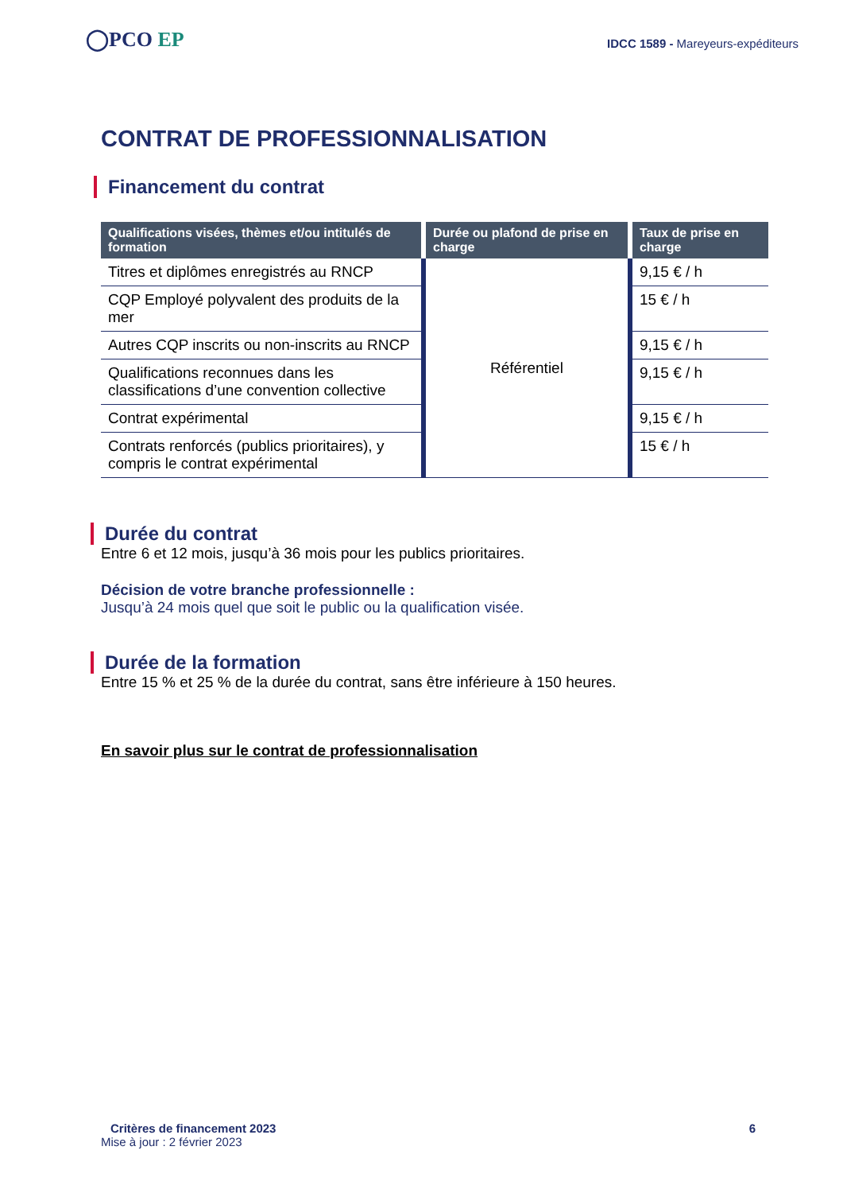◯PCO EP
IDCC 1589 - Mareyeurs-expéditeurs
CONTRAT DE PROFESSIONNALISATION
Financement du contrat
| Qualifications visées, thèmes et/ou intitulés de formation | Durée ou plafond de prise en charge | Taux de prise en charge |
| --- | --- | --- |
| Titres et diplômes enregistrés au RNCP | Référentiel | 9,15 € / h |
| CQP Employé polyvalent des produits de la mer | | 15 € / h |
| Autres CQP inscrits ou non-inscrits au RNCP | | 9,15 € / h |
| Qualifications reconnues dans les classifications d’une convention collective | | 9,15 € / h |
| Contrat expérimental | | 9,15 € / h |
| Contrats renforcés (publics prioritaires), y compris le contrat expérimental | | 15 € / h |
Durée du contrat
Entre 6 et 12 mois, jusqu’à 36 mois pour les publics prioritaires.
Décision de votre branche professionnelle :
Jusqu’à 24 mois quel que soit le public ou la qualification visée.
Durée de la formation
Entre 15 % et 25 % de la durée du contrat, sans être inférieure à 150 heures.
En savoir plus sur le contrat de professionnalisation
Critères de financement 2023 6
Mise à jour : 2 février 2023